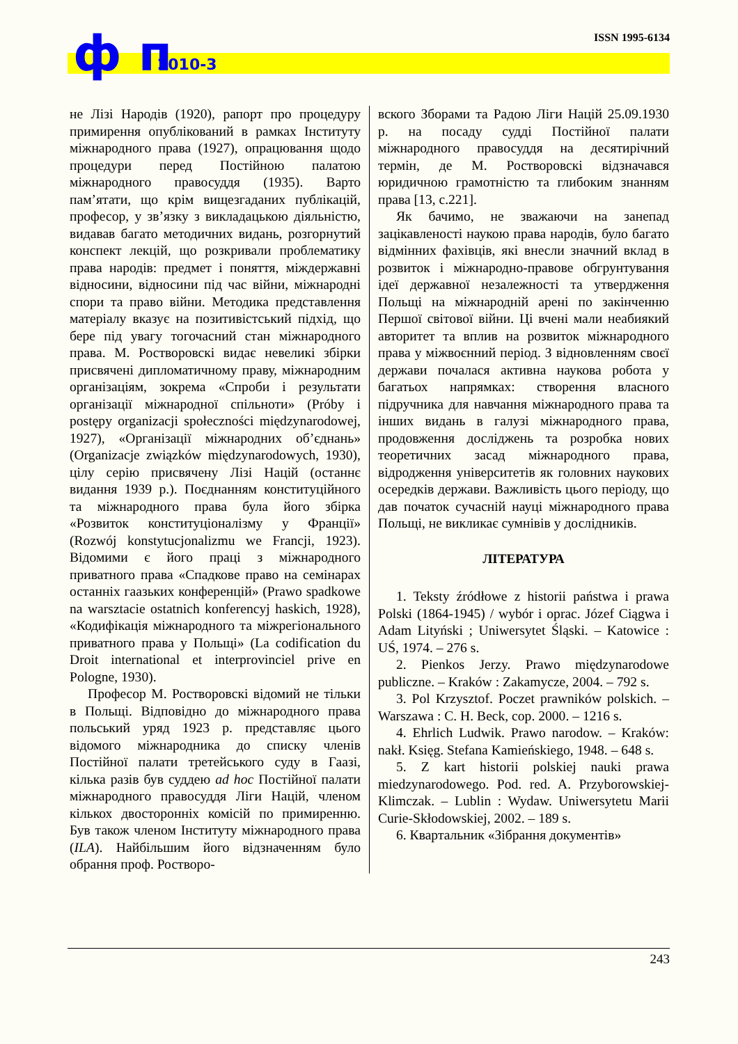ISSN 1995-6134
ф п 2010-3
не Лізі Народів (1920), рапорт про процедуру примирення опублікований в рамках Інституту міжнародного права (1927), опрацювання щодо процедури перед Постійною палатою міжнародного правосуддя (1935). Варто пам’ятати, що крім вищезгаданих публікацій, професор, у зв’язку з викладацькою діяльністю, видавав багато методичних видань, розгорнутий конспект лекцій, що розкривали проблематику права народів: предмет і поняття, міждержавні відносини, відносини під час війни, міжнародні спори та право війни. Методика представлення матеріалу вказує на позитивістський підхід, що бере під увагу тогочасний стан міжнародного права. М. Ростворовскі видає невеликі збірки присвячені дипломатичному праву, міжнародним організаціям, зокрема «Спроби і результати організації міжнародної спільноти» (Próby i postępy organizacji społeczności międzynarodowej, 1927), «Організації міжнародних об’єднань» (Organizacje związków międzynarodowych, 1930), цілу серію присвячену Лізі Націй (останнє видання 1939 р.). Поєднанням конституційного та міжнародного права була його збірка «Розвиток конституціоналізму у Франції» (Rozwój konstytucjonalizmu we Francji, 1923). Відомими є його праці з міжнародного приватного права «Спадкове право на семінарах останніх гаазьких конференцій» (Prawo spadkowe na warsztacie ostatnich konferencyj haskich, 1928), «Кодифікація міжнародного та міжрегіонального приватного права у Польщі» (La codification du Droit international et interprovinciel prive en Pologne, 1930).
Професор М. Ростворовскі відомий не тільки в Польщі. Відповідно до міжнародного права польський уряд 1923 р. представляє цього відомого міжнародника до списку членів Постійної палати третейського суду в Гаазі, кілька разів був суддею ad hoc Постійної палати міжнародного правосуддя Ліги Націй, членом кількох двосторонніх комісій по примиренню. Був також членом Інституту міжнародного права (ILA). Найбільшим його відзначенням було обрання проф. Ростворо-
вского Зборами та Радою Ліги Націй 25.09.1930 р. на посаду судді Постійної палати міжнародного правосуддя на десятирічний термін, де М. Ростворовскі відзначався юридичною грамотністю та глибоким знанням права [13, с.221].
Як бачимо, не зважаючи на занепад зацікавленості наукою права народів, було багато відмінних фахівців, які внесли значний вклад в розвиток і міжнародно-правове обгрунтування ідеї державної незалежності та утвердження Польщі на міжнародній арені по закінченню Першої світової війни. Ці вчені мали неабиякий авторитет та вплив на розвиток міжнародного права у міжвоєнний період. З відновленням своєї держави почалася активна наукова робота у багатьох напрямках: створення власного підручника для навчання міжнародного права та інших видань в галузі міжнародного права, продовження досліджень та розробка нових теоретичних засад міжнародного права, відродження університетів як головних наукових осередків держави. Важливість цього періоду, що дав початок сучасній науці міжнародного права Польщі, не викликає сумнівів у дослідників.
ЛІТЕРАТУРА
1. Teksty źródłowe z historii państwa i prawa Polski (1864-1945) / wybór i oprac. Józef Ciągwa i Adam Lityński ; Uniwersytet Śląski. – Katowice : UŚ, 1974. – 276 s.
2. Pienkos Jerzy. Prawo międzynarodowe publiczne. – Kraków : Zakamycze, 2004. – 792 s.
3. Pol Krzysztof. Poczet prawników polskich. – Warszawa : C. H. Beck, cop. 2000. – 1216 s.
4. Ehrlich Ludwik. Prawo narodow. – Kraków: nakł. Księg. Stefana Kamieńskiego, 1948. – 648 s.
5. Z kart historii polskiej nauki prawa miedzynarodowego. Pod. red. A. Przyborowskiej-Klimczak. – Lublin : Wydaw. Uniwersytetu Marii Curie-Skłodowskiej, 2002. – 189 s.
6. Квартальник «Зібрання документів»
243